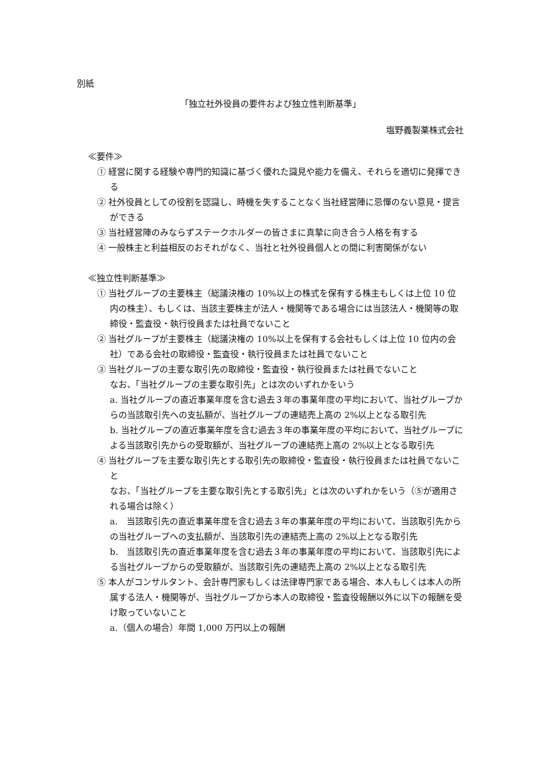別紙
「独立社外役員の要件および独立性判断基準」
塩野義製薬株式会社
≪要件≫
① 経営に関する経験や専門的知識に基づく優れた識見や能力を備え、それらを適切に発揮できる
② 社外役員としての役割を認識し、時機を失することなく当社経営陣に忌憚のない意見・提言ができる
③ 当社経営陣のみならずステークホルダーの皆さまに真摯に向き合う人格を有する
④ 一般株主と利益相反のおそれがなく、当社と社外役員個人との間に利害関係がない
≪独立性判断基準≫
① 当社グループの主要株主（総議決権の 10%以上の株式を保有する株主もしくは上位 10 位内の株主）、もしくは、当該主要株主が法人・機関等である場合には当該法人・機関等の取締役・監査役・執行役員または社員でないこと
② 当社グループが主要株主（総議決権の 10%以上を保有する会社もしくは上位 10 位内の会社）である会社の取締役・監査役・執行役員または社員でないこと
③ 当社グループの主要な取引先の取締役・監査役・執行役員または社員でないこと
なお、「当社グループの主要な取引先」とは次のいずれかをいう
a. 当社グループの直近事業年度を含む過去３年の事業年度の平均において、当社グループからの当該取引先への支払額が、当社グループの連結売上高の 2%以上となる取引先
b. 当社グループの直近事業年度を含む過去３年の事業年度の平均において、当社グループによる当該取引先からの受取額が、当社グループの連結売上高の 2%以上となる取引先
④ 当社グループを主要な取引先とする取引先の取締役・監査役・執行役員または社員でないこと
なお、「当社グループを主要な取引先とする取引先」とは次のいずれかをいう（⑤が適用される場合は除く）
a.　当該取引先の直近事業年度を含む過去３年の事業年度の平均において、当該取引先からの当社グループへの支払額が、当該取引先の連結売上高の 2%以上となる取引先
b.　当該取引先の直近事業年度を含む過去３年の事業年度の平均において、当該取引先による当社グループからの受取額が、当該取引先の連結売上高の 2%以上となる取引先
⑤ 本人がコンサルタント、会計専門家もしくは法律専門家である場合、本人もしくは本人の所属する法人・機関等が、当社グループから本人の取締役・監査役報酬以外に以下の報酬を受け取っていないこと
a.（個人の場合）年間 1,000 万円以上の報酬